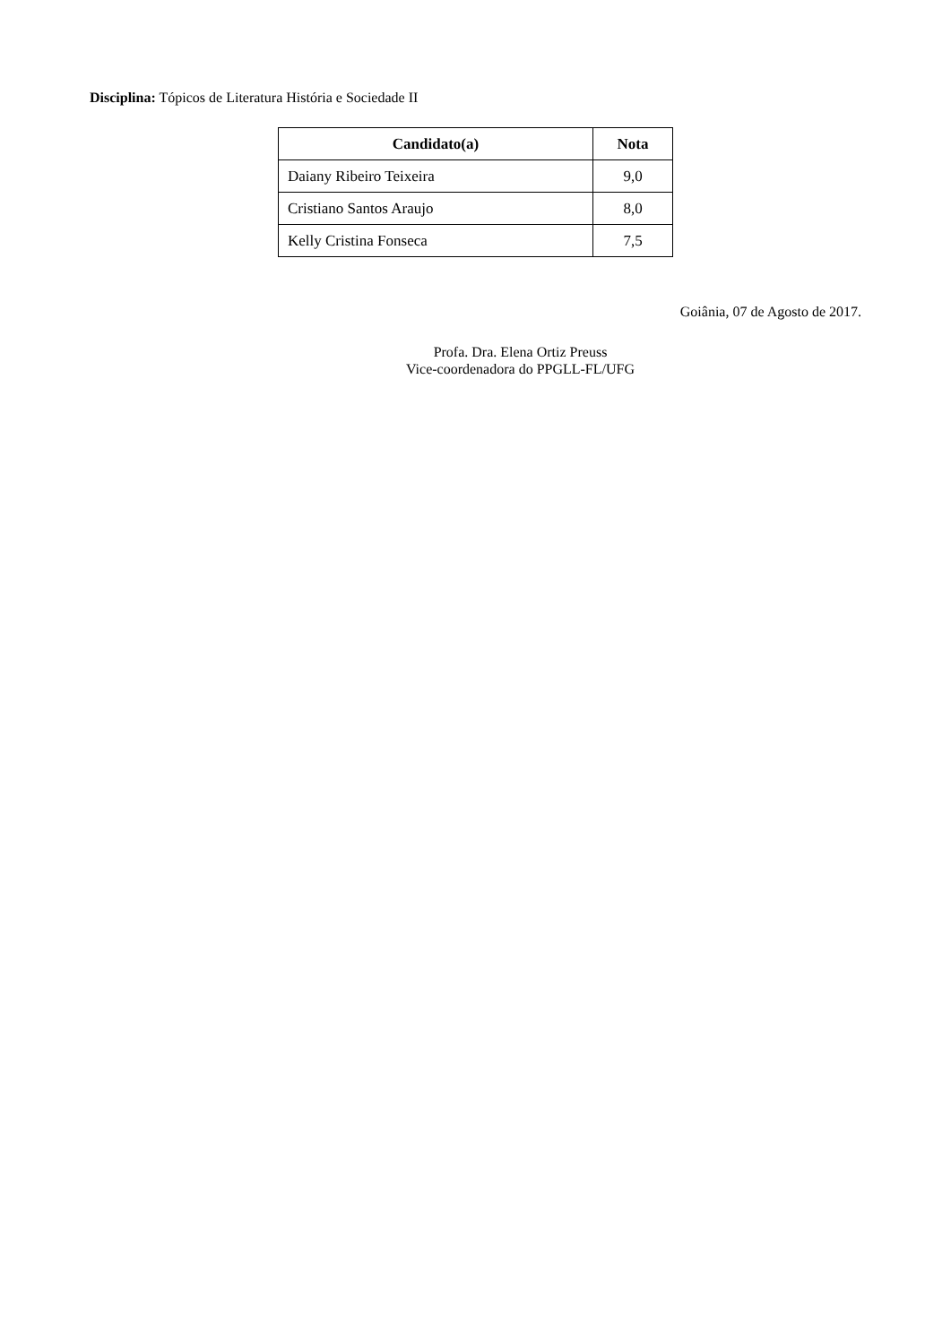Disciplina: Tópicos de Literatura História e Sociedade II
| Candidato(a) | Nota |
| --- | --- |
| Daiany Ribeiro Teixeira | 9,0 |
| Cristiano Santos Araujo | 8,0 |
| Kelly Cristina Fonseca | 7,5 |
Goiânia, 07 de Agosto de 2017.
Profa. Dra. Elena Ortiz Preuss
Vice-coordenadora do PPGLL-FL/UFG